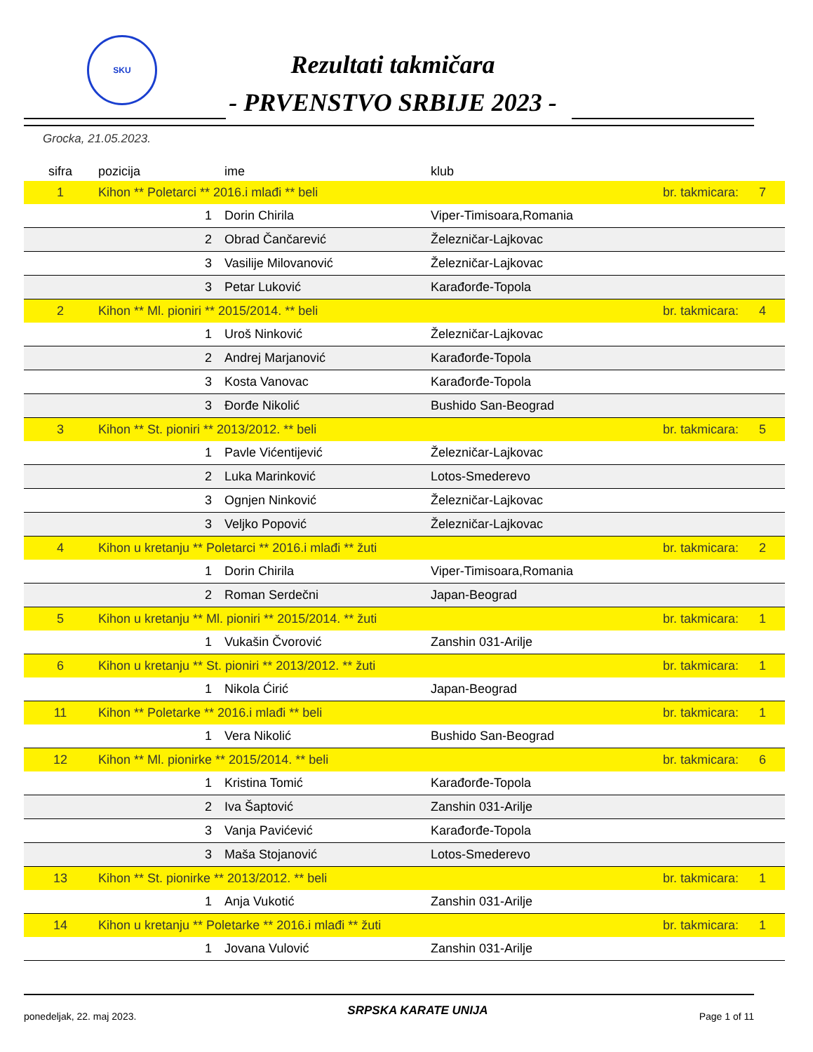SKU
Rezultati takmičara
- PRVENSTVO SRBIJE 2023 -
Grocka, 21.05.2023.
| sifra | pozicija | | ime | klub | |
| --- | --- | --- | --- | --- | --- |
| 1 | Kihon ** Poletarci ** 2016.i mlađi ** beli br. takmicara: | | | | 7 |
| | | 1 | Dorin Chirila | Viper-Timisoara,Romania | |
| | | 2 | Obrad Čančarević | Železničar-Lajkovac | |
| | | 3 | Vasilije Milovanović | Železničar-Lajkovac | |
| | | 3 | Petar Luković | Karađorđe-Topola | |
| 2 | Kihon ** Ml. pioniri ** 2015/2014. ** beli br. takmicara: | | | | 4 |
| | | 1 | Uroš Ninković | Železničar-Lajkovac | |
| | | 2 | Andrej Marjanović | Karađorđe-Topola | |
| | | 3 | Kosta Vanovac | Karađorđe-Topola | |
| | | 3 | Đorđe Nikolić | Bushido San-Beograd | |
| 3 | Kihon ** St. pioniri ** 2013/2012. ** beli br. takmicara: | | | | 5 |
| | | 1 | Pavle Vićentijević | Železničar-Lajkovac | |
| | | 2 | Luka Marinković | Lotos-Smederevo | |
| | | 3 | Ognjen Ninković | Železničar-Lajkovac | |
| | | 3 | Veljko Popović | Železničar-Lajkovac | |
| 4 | Kihon u kretanju ** Poletarci ** 2016.i mlađi ** žuti br. takmicara: | | | | 2 |
| | | 1 | Dorin Chirila | Viper-Timisoara,Romania | |
| | | 2 | Roman Serdečni | Japan-Beograd | |
| 5 | Kihon u kretanju ** Ml. pioniri ** 2015/2014. ** žuti br. takmicara: | | | | 1 |
| | | 1 | Vukašin Čvorović | Zanshin 031-Arilje | |
| 6 | Kihon u kretanju ** St. pioniri ** 2013/2012. ** žuti br. takmicara: | | | | 1 |
| | | 1 | Nikola Ćirić | Japan-Beograd | |
| 11 | Kihon ** Poletarke ** 2016.i mlađi ** beli br. takmicara: | | | | 1 |
| | | 1 | Vera Nikolić | Bushido San-Beograd | |
| 12 | Kihon ** Ml. pionirke ** 2015/2014. ** beli br. takmicara: | | | | 6 |
| | | 1 | Kristina Tomić | Karađorđe-Topola | |
| | | 2 | Iva Šaptović | Zanshin 031-Arilje | |
| | | 3 | Vanja Pavićević | Karađorđe-Topola | |
| | | 3 | Maša Stojanović | Lotos-Smederevo | |
| 13 | Kihon ** St. pionirke ** 2013/2012. ** beli br. takmicara: | | | | 1 |
| | | 1 | Anja Vukotić | Zanshin 031-Arilje | |
| 14 | Kihon u kretanju ** Poletarke ** 2016.i mlađi ** žuti br. takmicara: | | | | 1 |
| | | 1 | Jovana Vulović | Zanshin 031-Arilje | |
ponedeljak, 22. maj 2023. SRPSKA KARATE UNIJA Page 1 of 11